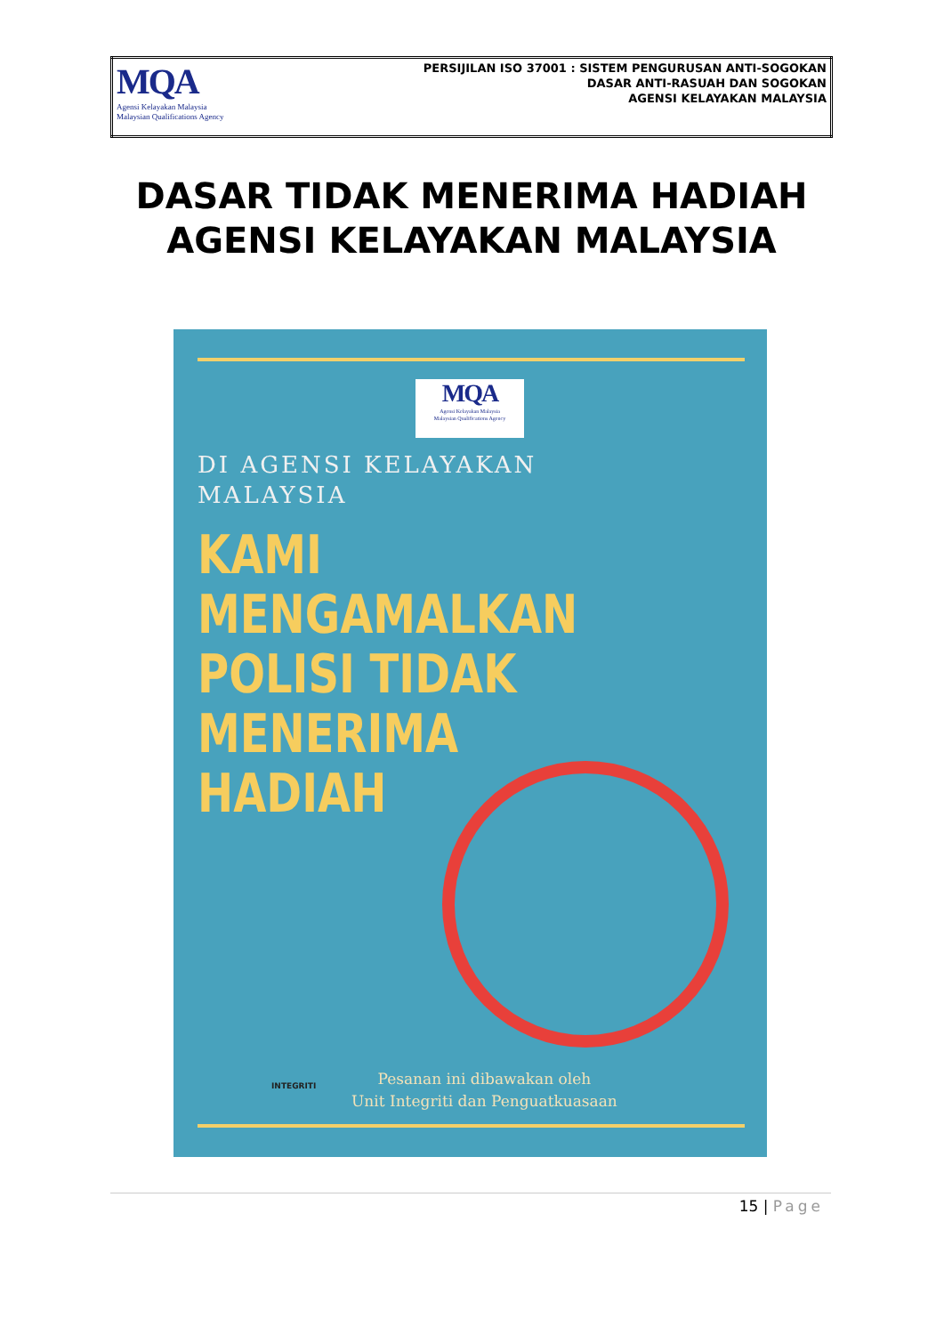| MQA Agensi Kelayakan Malaysia Malaysian Qualifications Agency | PERSIJILAN ISO 37001 : SISTEM PENGURUSAN ANTI-SOGOKAN DASAR ANTI-RASUAH DAN SOGOKAN AGENSI KELAYAKAN MALAYSIA |
DASAR TIDAK MENERIMA HADIAH
AGENSI KELAYAKAN MALAYSIA
MQA
Agensi Kelayakan Malaysia
Malaysian Qualifications Agency
DI AGENSI KELAYAKAN
MALAYSIA
KAMI
MENGAMALKAN
POLISI TIDAK
MENERIMA
HADIAH
INTEGRITI
Pesanan ini dibawakan oleh
Unit Integriti dan Penguatkuasaan
15 | Page